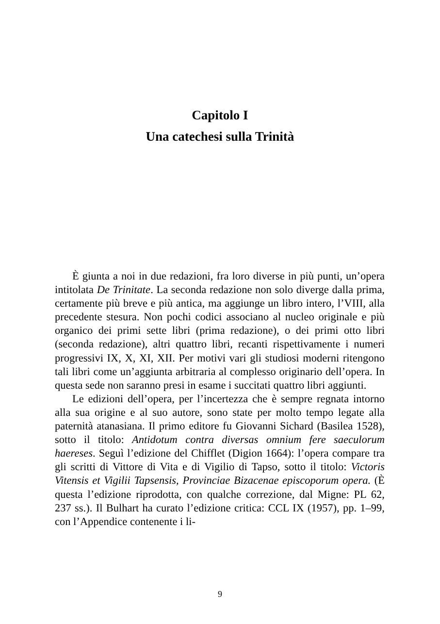Capitolo I
Una catechesi sulla Trinità
È giunta a noi in due redazioni, fra loro diverse in più punti, un’opera intitolata De Trinitate. La seconda redazione non solo diverge dalla prima, certamente più breve e più antica, ma aggiunge un libro intero, l’VIII, alla precedente stesura. Non pochi codici associano al nucleo originale e più organico dei primi sette libri (prima redazione), o dei primi otto libri (seconda redazione), altri quattro libri, recanti rispettivamente i numeri progressivi IX, X, XI, XII. Per motivi vari gli studiosi moderni ritengono tali libri come un’aggiunta arbitraria al complesso originario dell’opera. In questa sede non saranno presi in esame i succitati quattro libri aggiunti.
Le edizioni dell’opera, per l’incertezza che è sempre regnata intorno alla sua origine e al suo autore, sono state per molto tempo legate alla paternità atanasiana. Il primo editore fu Giovanni Sichard (Basilea 1528), sotto il titolo: Antidotum contra diversas omnium fere saeculorum haereses. Seguì l’edizione del Chifflet (Digion 1664): l’opera compare tra gli scritti di Vittore di Vita e di Vigilio di Tapso, sotto il titolo: Victoris Vitensis et Vigilii Tapsensis, Provinciae Bizacenae episcoporum opera. (È questa l’edizione riprodotta, con qualche correzione, dal Migne: PL 62, 237 ss.). Il Bulhart ha curato l’edizione critica: CCL IX (1957), pp. 1–99, con l’Appendice contenente i li-
9